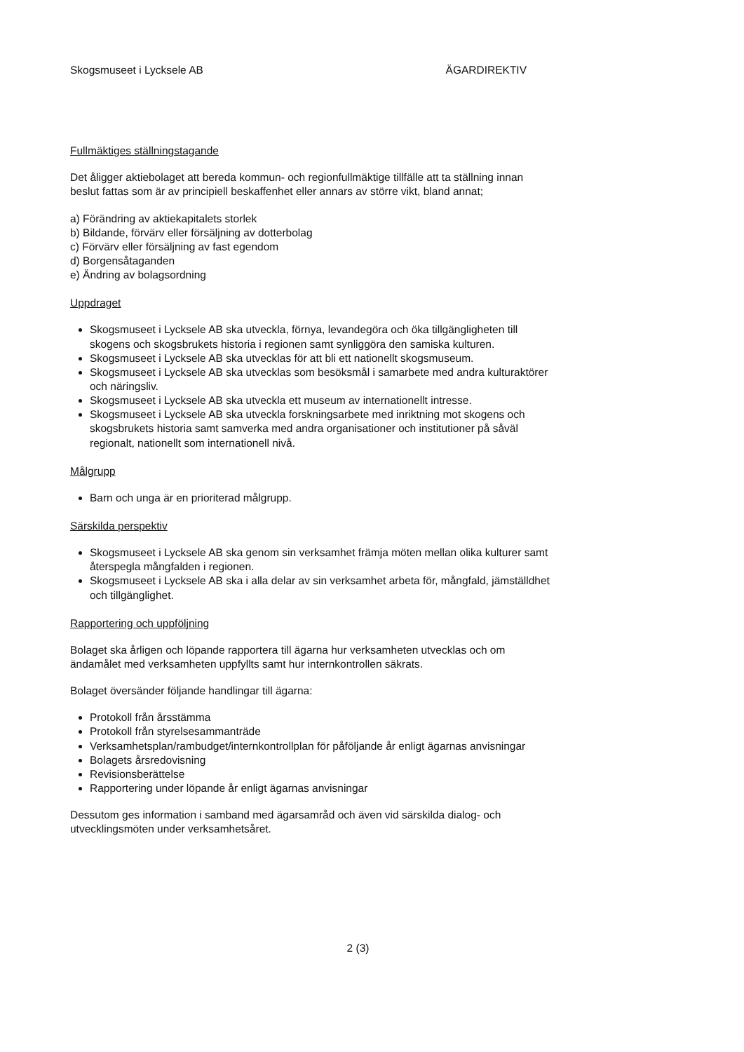Skogsmuseet i Lycksele AB ÄGARDIREKTIV
Fullmäktiges ställningstagande
Det åligger aktiebolaget att bereda kommun- och regionfullmäktige tillfälle att ta ställning innan beslut fattas som är av principiell beskaffenhet eller annars av större vikt, bland annat;
a) Förändring av aktiekapitalets storlek
b) Bildande, förvärv eller försäljning av dotterbolag
c) Förvärv eller försäljning av fast egendom
d) Borgensåtaganden
e) Ändring av bolagsordning
Uppdraget
Skogsmuseet i Lycksele AB ska utveckla, förnya, levandegöra och öka tillgängligheten till skogens och skogsbrukets historia i regionen samt synliggöra den samiska kulturen.
Skogsmuseet i Lycksele AB ska utvecklas för att bli ett nationellt skogsmuseum.
Skogsmuseet i Lycksele AB ska utvecklas som besöksmål i samarbete med andra kulturaktörer och näringsliv.
Skogsmuseet i Lycksele AB ska utveckla ett museum av internationellt intresse.
Skogsmuseet i Lycksele AB ska utveckla forskningsarbete med inriktning mot skogens och skogsbrukets historia samt samverka med andra organisationer och institutioner på såväl regionalt, nationellt som internationell nivå.
Målgrupp
Barn och unga är en prioriterad målgrupp.
Särskilda perspektiv
Skogsmuseet i Lycksele AB ska genom sin verksamhet främja möten mellan olika kulturer samt återspegla mångfalden i regionen.
Skogsmuseet i Lycksele AB ska i alla delar av sin verksamhet arbeta för, mångfald, jämställdhet och tillgänglighet.
Rapportering och uppföljning
Bolaget ska årligen och löpande rapportera till ägarna hur verksamheten utvecklas och om ändamålet med verksamheten uppfyllts samt hur internkontrollen säkrats.
Bolaget översänder följande handlingar till ägarna:
Protokoll från årsstämma
Protokoll från styrelsesammanträde
Verksamhetsplan/rambudget/internkontrollplan för påföljande år enligt ägarnas anvisningar
Bolagets årsredovisning
Revisionsberättelse
Rapportering under löpande år enligt ägarnas anvisningar
Dessutom ges information i samband med ägarsamråd och även vid särskilda dialog- och utvecklingsmöten under verksamhetsåret.
2 (3)